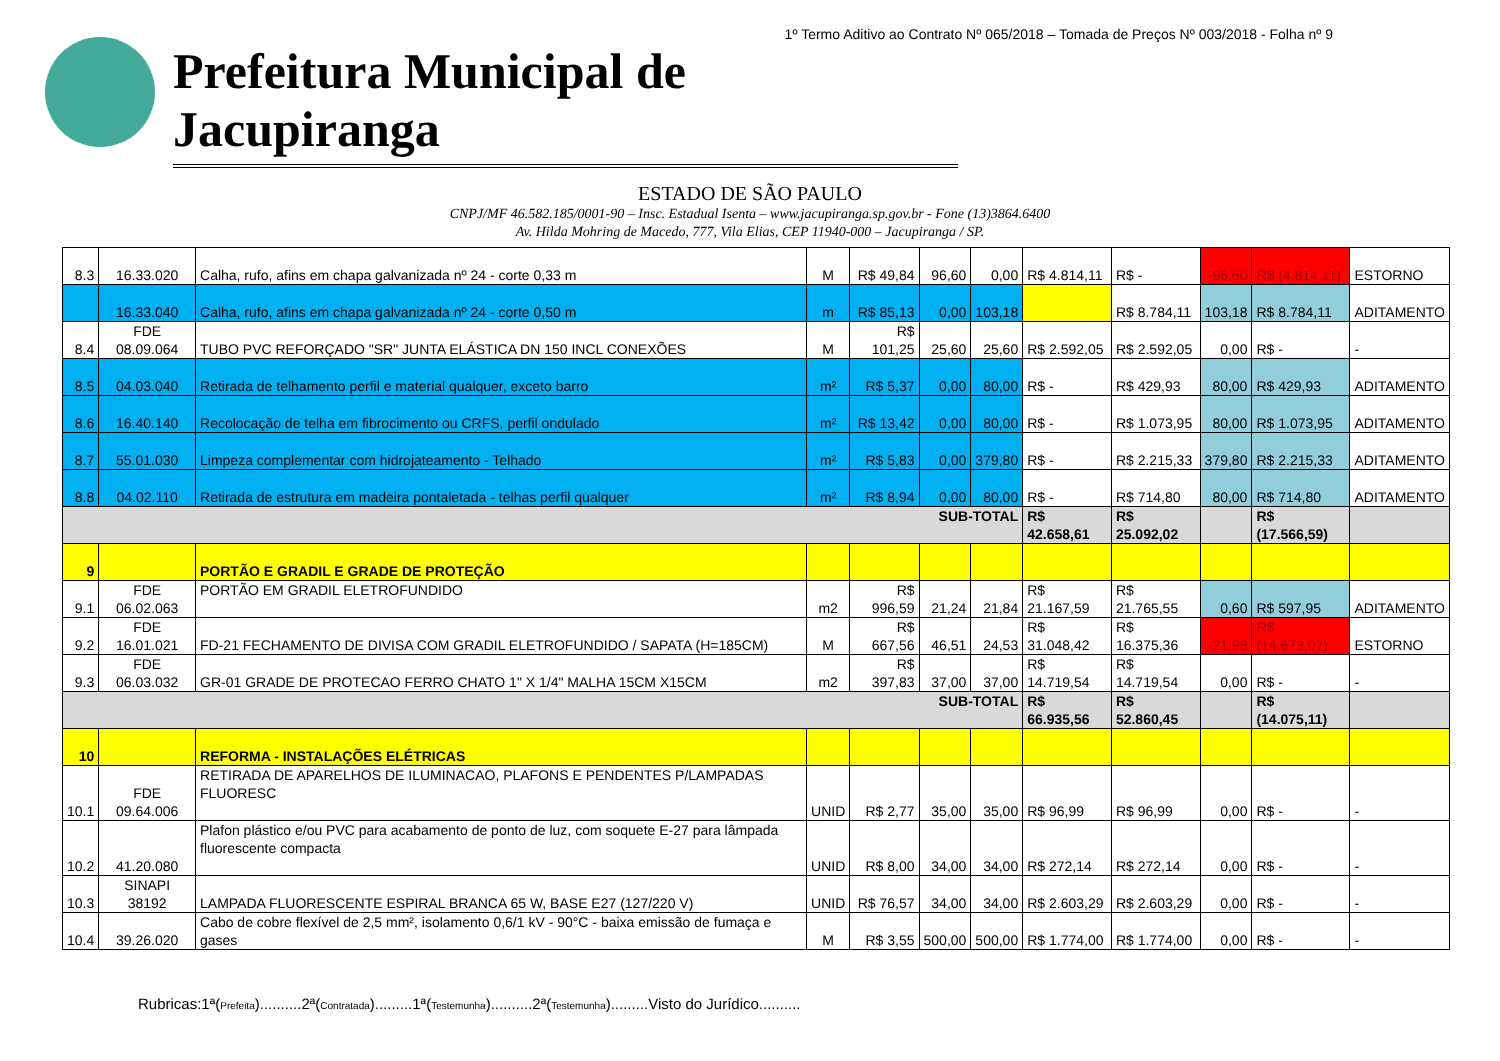1º Termo Aditivo ao Contrato Nº 065/2018 – Tomada de Preços Nº 003/2018 - Folha nº 9
Prefeitura Municipal de Jacupiranga
ESTADO DE SÃO PAULO
CNPJ/MF 46.582.185/0001-90 – Insc. Estadual Isenta – www.jacupiranga.sp.gov.br - Fone (13)3864.6400
Av. Hilda Mohring de Macedo, 777, Vila Elias, CEP 11940-000 – Jacupiranga / SP.
| 8.3 | 16.33.020 | Calha, rufo, afins em chapa galvanizada nº 24 - corte 0,33 m | M | R$ 49,84 | 96,60 | 0,00 | R$ 4.814,11 | R$ - | -96,60 | R$ (4.814,11) | ESTORNO |
| | 16.33.040 | Calha, rufo, afins em chapa galvanizada nº 24 - corte 0,50 m | m | R$ 85,13 | 0,00 | 103,18 | | R$ 8.784,11 | 103,18 | R$ 8.784,11 | ADITAMENTO |
| 8.4 | FDE 08.09.064 | TUBO PVC REFORÇADO "SR" JUNTA ELÁSTICA DN 150 INCL CONEXÕES | M | R$ 101,25 | 25,60 | 25,60 | R$ 2.592,05 | R$ 2.592,05 | 0,00 | R$ - | - |
| 8.5 | 04.03.040 | Retirada de telhamento perfil e material qualquer, exceto barro | m² | R$ 5,37 | 0,00 | 80,00 | R$ - | R$ 429,93 | 80,00 | R$ 429,93 | ADITAMENTO |
| 8.6 | 16.40.140 | Recolocação de telha em fibrocimento ou CRFS, perfil ondulado | m² | R$ 13,42 | 0,00 | 80,00 | R$ - | R$ 1.073,95 | 80,00 | R$ 1.073,95 | ADITAMENTO |
| 8.7 | 55.01.030 | Limpeza complementar com hidrojateamento - Telhado | m² | R$ 5,83 | 0,00 | 379,80 | R$ - | R$ 2.215,33 | 379,80 | R$ 2.215,33 | ADITAMENTO |
| 8.8 | 04.02.110 | Retirada de estrutura em madeira pontaletada - telhas perfil qualquer | m² | R$ 8,94 | 0,00 | 80,00 | R$ - | R$ 714,80 | 80,00 | R$ 714,80 | ADITAMENTO |
| SUB-TOTAL | | | | | | | R$ 42.658,61 | R$ 25.092,02 | | R$ (17.566,59) | |
| 9 | | PORTÃO E GRADIL E GRADE DE PROTEÇÃO | | | | | | | | | |
| 9.1 | FDE 06.02.063 | PORTÃO EM GRADIL ELETROFUNDIDO | m2 | R$ 996,59 | 21,24 | 21,84 | R$ 21.167,59 | R$ 21.765,55 | 0,60 | R$ 597,95 | ADITAMENTO |
| 9.2 | FDE 16.01.021 | FD-21 FECHAMENTO DE DIVISA COM GRADIL ELETROFUNDIDO / SAPATA (H=185CM) | M | R$ 667,56 | 46,51 | 24,53 | R$ 31.048,42 | R$ 16.375,36 | -21,98 | R$ (14.673,07) | ESTORNO |
| 9.3 | FDE 06.03.032 | GR-01 GRADE DE PROTECAO FERRO CHATO 1" X 1/4" MALHA 15CM X15CM | m2 | R$ 397,83 | 37,00 | 37,00 | R$ 14.719,54 | R$ 14.719,54 | 0,00 | R$ - | - |
| SUB-TOTAL | | | | | | | R$ 66.935,56 | R$ 52.860,45 | | R$ (14.075,11) | |
| 10 | | REFORMA - INSTALAÇÕES ELÉTRICAS | | | | | | | | | |
| 10.1 | FDE 09.64.006 | RETIRADA DE APARELHOS DE ILUMINACAO, PLAFONS E PENDENTES P/LAMPADAS FLUORESC | UNID | R$ 2,77 | 35,00 | 35,00 | R$ 96,99 | R$ 96,99 | 0,00 | R$ - | - |
| 10.2 | 41.20.080 | Plafon plástico e/ou PVC para acabamento de ponto de luz, com soquete E-27 para lâmpada fluorescente compacta | UNID | R$ 8,00 | 34,00 | 34,00 | R$ 272,14 | R$ 272,14 | 0,00 | R$ - | - |
| 10.3 | SINAPI 38192 | LAMPADA FLUORESCENTE ESPIRAL BRANCA 65 W, BASE E27 (127/220 V) | UNID | R$ 76,57 | 34,00 | 34,00 | R$ 2.603,29 | R$ 2.603,29 | 0,00 | R$ - | - |
| 10.4 | 39.26.020 | Cabo de cobre flexível de 2,5 mm², isolamento 0,6/1 kV - 90°C - baixa emissão de fumaça e gases | M | R$ 3,55 | 500,00 | 500,00 | R$ 1.774,00 | R$ 1.774,00 | 0,00 | R$ - | - |
Rubricas:1ª(Prefeita)..........2ª(Contratada).........1ª(Testemunha)..........2ª(Testemunha).........Visto do Jurídico..........